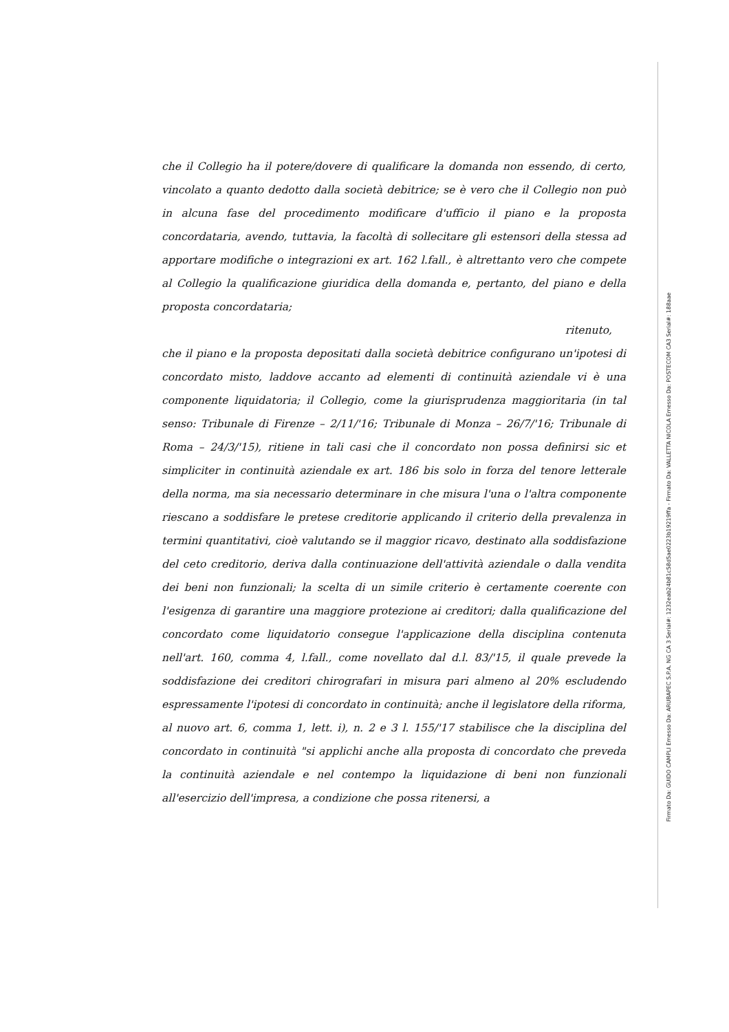che il Collegio ha il potere/dovere di qualificare la domanda non essendo, di certo, vincolato a quanto dedotto dalla società debitrice; se è vero che il Collegio non può in alcuna fase del procedimento modificare d'ufficio il piano e la proposta concordataria, avendo, tuttavia, la facoltà di sollecitare gli estensori della stessa ad apportare modifiche o integrazioni ex art. 162 l.fall., è altrettanto vero che compete al Collegio la qualificazione giuridica della domanda e, pertanto, del piano e della proposta concordataria;
ritenuto,
che il piano e la proposta depositati dalla società debitrice configurano un'ipotesi di concordato misto, laddove accanto ad elementi di continuità aziendale vi è una componente liquidatoria; il Collegio, come la giurisprudenza maggioritaria (in tal senso: Tribunale di Firenze – 2/11/'16; Tribunale di Monza – 26/7/'16; Tribunale di Roma – 24/3/'15), ritiene in tali casi che il concordato non possa definirsi sic et simpliciter in continuità aziendale ex art. 186 bis solo in forza del tenore letterale della norma, ma sia necessario determinare in che misura l'una o l'altra componente riescano a soddisfare le pretese creditorie applicando il criterio della prevalenza in termini quantitativi, cioè valutando se il maggior ricavo, destinato alla soddisfazione del ceto creditorio, deriva dalla continuazione dell'attività aziendale o dalla vendita dei beni non funzionali; la scelta di un simile criterio è certamente coerente con l'esigenza di garantire una maggiore protezione ai creditori; dalla qualificazione del concordato come liquidatorio consegue l'applicazione della disciplina contenuta nell'art. 160, comma 4, l.fall., come novellato dal d.l. 83/'15, il quale prevede la soddisfazione dei creditori chirografari in misura pari almeno al 20% escludendo espressamente l'ipotesi di concordato in continuità; anche il legislatore della riforma, al nuovo art. 6, comma 1, lett. i), n. 2 e 3 l. 155/'17 stabilisce che la disciplina del concordato in continuità "si applichi anche alla proposta di concordato che preveda la continuità aziendale e nel contempo la liquidazione di beni non funzionali all'esercizio dell'impresa, a condizione che possa ritenersi, a
Firmato Da: GUIDO CAMPLI Emesso Da: ARUBAPEC S.P.A. NG CA 3 Serial#: 1232eab24b81c58d5ae0223b19219ffa - Firmato Da: VALLETTA NICOLA Emesso Da: POSTECOM CA3 Serial#: 188aae